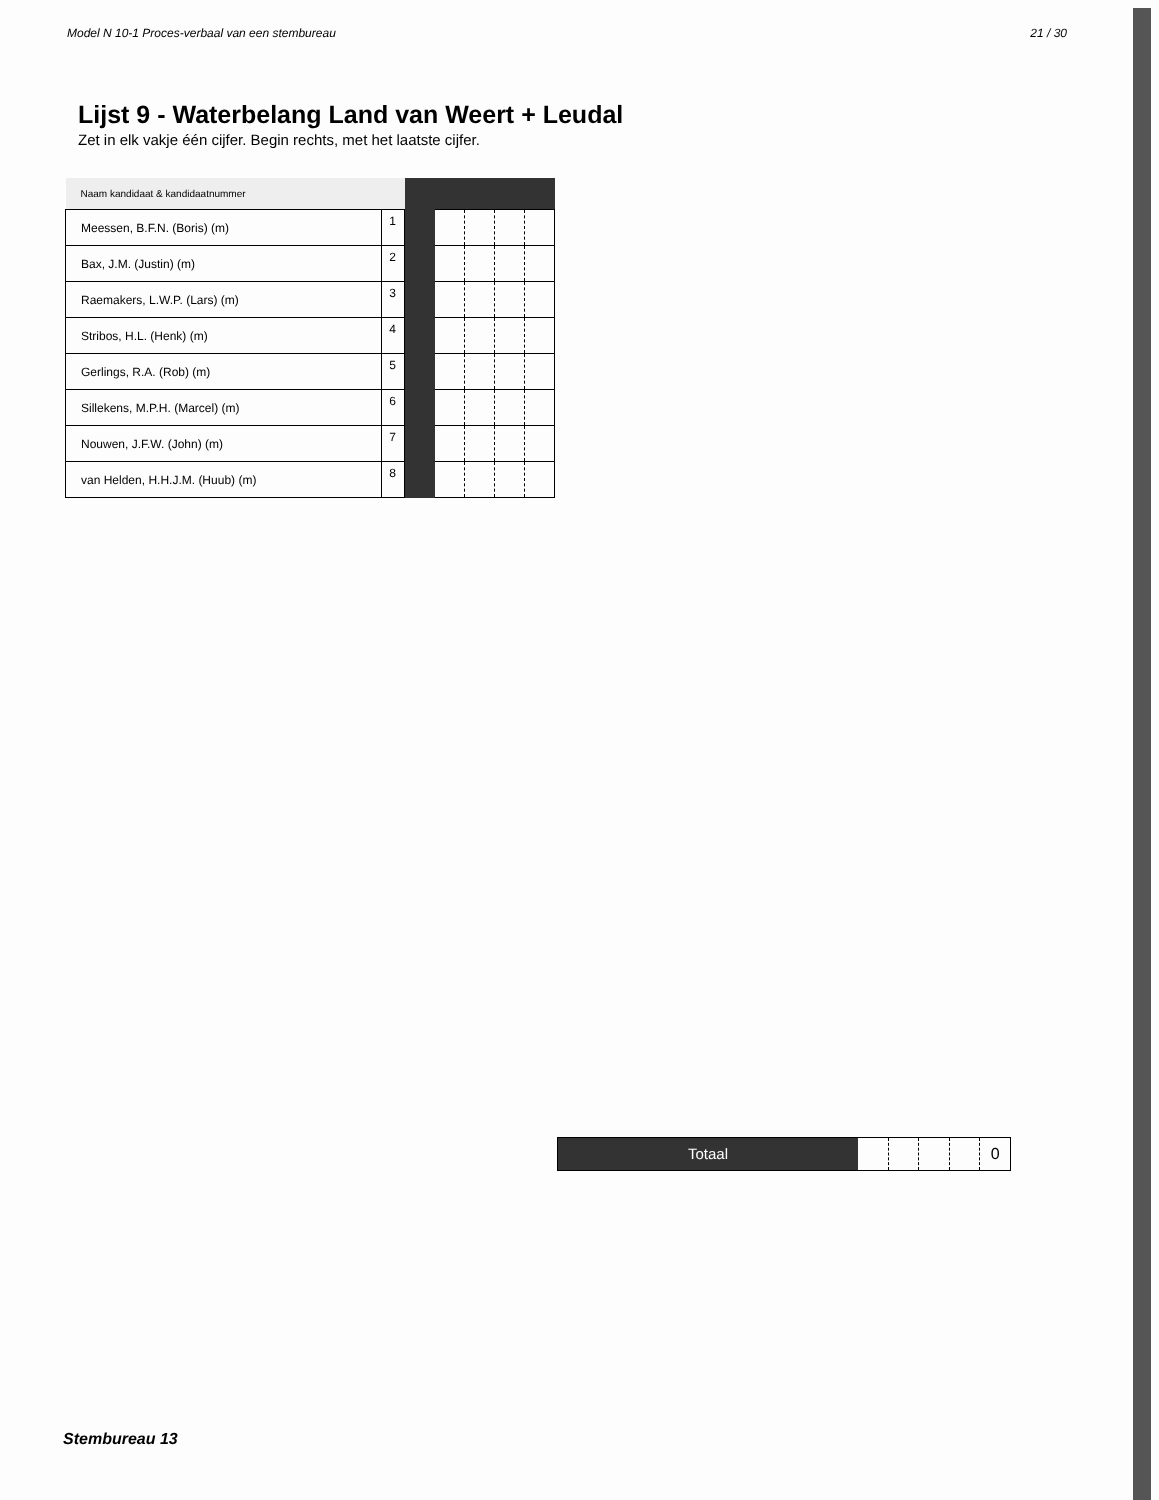Model N 10-1 Proces-verbaal van een stembureau 21 / 30
Lijst 9 - Waterbelang Land van Weert + Leudal
Zet in elk vakje één cijfer. Begin rechts, met het laatste cijfer.
| Naam kandidaat & kandidaatnummer | | | | | | |
| Meessen, B.F.N. (Boris) (m) | 1 | | | | | |
| Bax, J.M. (Justin) (m) | 2 | | | | | |
| Raemakers, L.W.P. (Lars) (m) | 3 | | | | | |
| Stribos, H.L. (Henk) (m) | 4 | | | | | |
| Gerlings, R.A. (Rob) (m) | 5 | | | | | |
| Sillekens, M.P.H. (Marcel) (m) | 6 | | | | | |
| Nouwen, J.F.W. (John) (m) | 7 | | | | | |
| van Helden, H.H.J.M. (Huub) (m) | 8 | | | | | |
Totaal 0
Stembureau 13